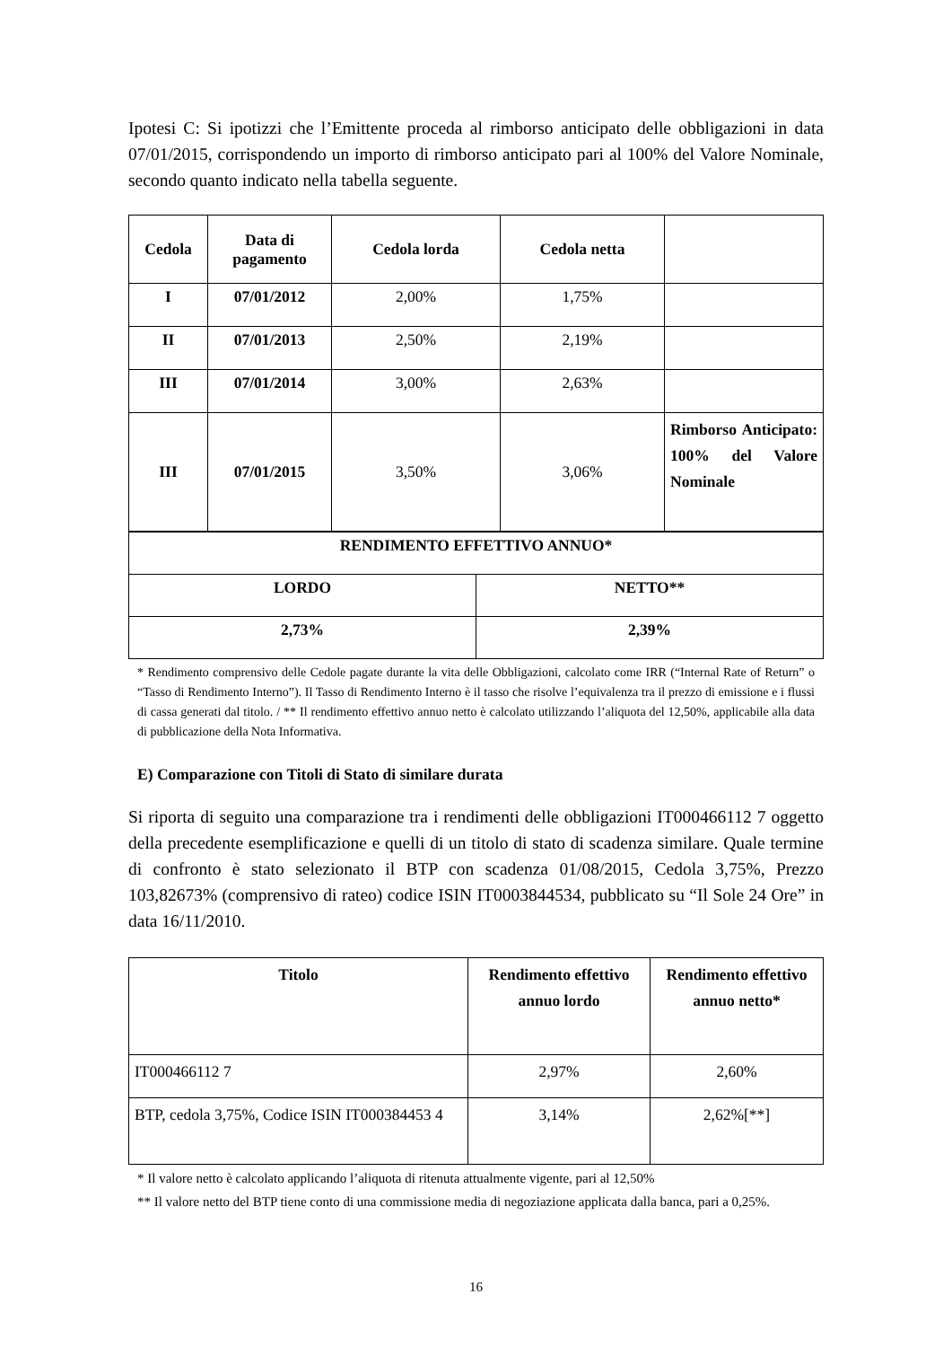Ipotesi C: Si ipotizzi che l’Emittente proceda al rimborso anticipato delle obbligazioni in data 07/01/2015, corrispondendo un importo di rimborso anticipato pari al 100% del Valore Nominale, secondo quanto indicato nella tabella seguente.
| Cedola | Data di pagamento | Cedola lorda | Cedola netta | |
| --- | --- | --- | --- | --- |
| I | 07/01/2012 | 2,00% | 1,75% | |
| II | 07/01/2013 | 2,50% | 2,19% | |
| III | 07/01/2014 | 3,00% | 2,63% | |
| III | 07/01/2015 | 3,50% | 3,06% | Rimborso Anticipato: 100% del Valore Nominale |
| RENDIMENTO EFFETTIVO ANNUO* | |
| --- | --- |
| LORDO | NETTO** |
| 2,73% | 2,39% |
* Rendimento comprensivo delle Cedole pagate durante la vita delle Obbligazioni, calcolato come IRR (“Internal Rate of Return” o “Tasso di Rendimento Interno”). Il Tasso di Rendimento Interno è il tasso che risolve l’equivalenza tra il prezzo di emissione e i flussi di cassa generati dal titolo. / ** Il rendimento effettivo annuo netto è calcolato utilizzando l’aliquota del 12,50%, applicabile alla data di pubblicazione della Nota Informativa.
E) Comparazione con Titoli di Stato di similare durata
Si riporta di seguito una comparazione tra i rendimenti delle obbligazioni IT000466112 7 oggetto della precedente esemplificazione e quelli di un titolo di stato di scadenza similare. Quale termine di confronto è stato selezionato il BTP con scadenza 01/08/2015, Cedola 3,75%, Prezzo 103,82673% (comprensivo di rateo) codice ISIN IT0003844534, pubblicato su “Il Sole 24 Ore” in data 16/11/2010.
| Titolo | Rendimento effettivo annuo lordo | Rendimento effettivo annuo netto* |
| --- | --- | --- |
| IT000466112 7 | 2,97% | 2,60% |
| BTP, cedola 3,75%, Codice ISIN IT000384453 4 | 3,14% | 2,62%[**] |
* Il valore netto è calcolato applicando l’aliquota di ritenuta attualmente vigente, pari al 12,50%
** Il valore netto del BTP tiene conto di una commissione media di negoziazione applicata dalla banca, pari a 0,25%.
16